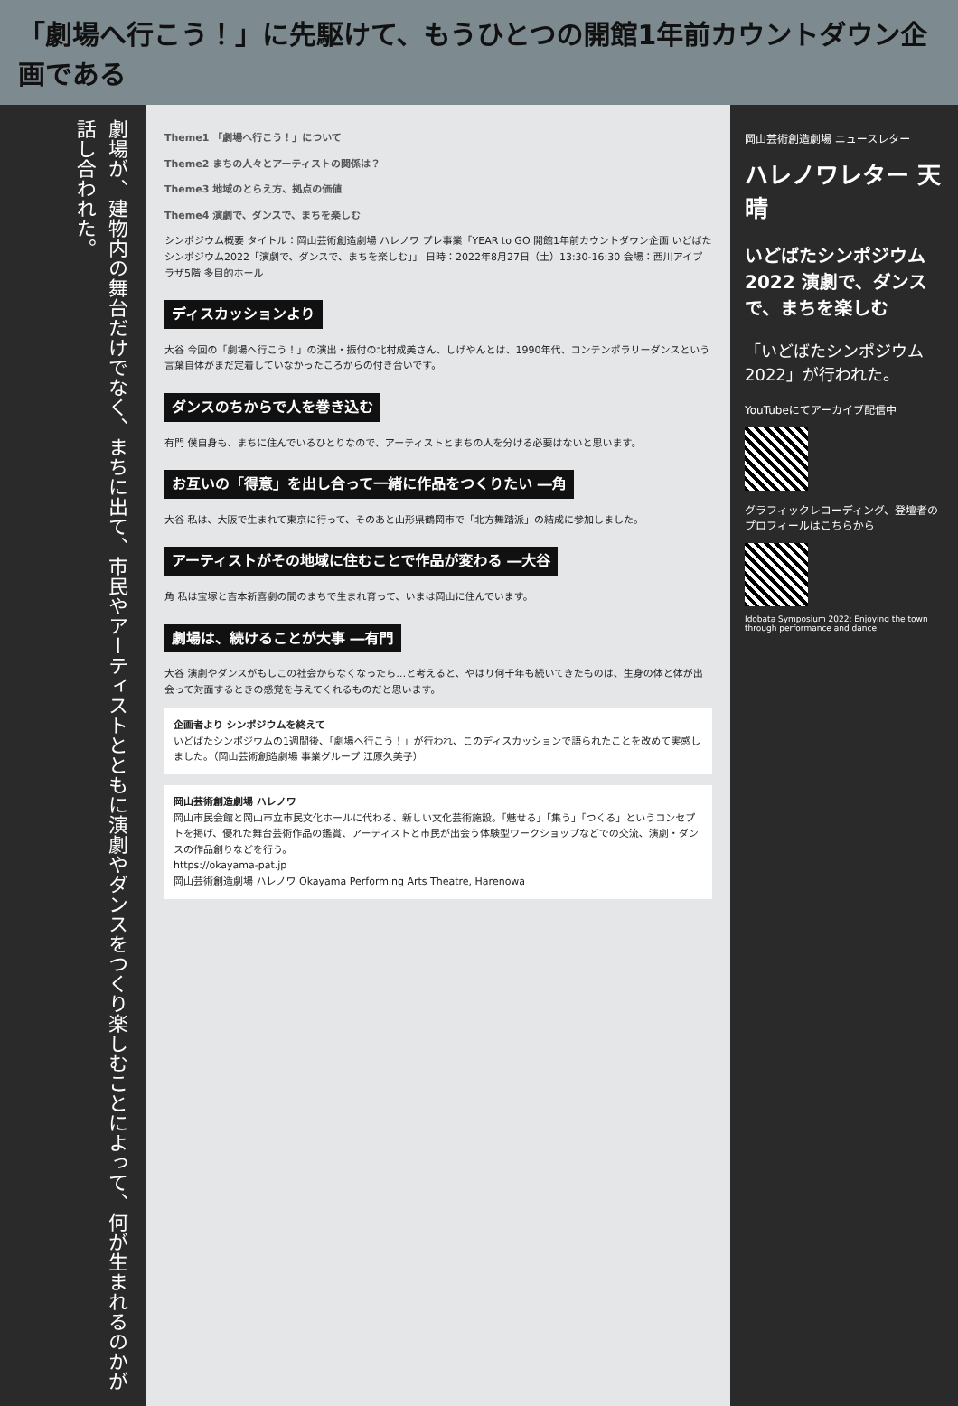「劇場へ行こう！」に先駆けて、もうひとつの開館1年前カウントダウン企画である
劇場が、建物内の舞台だけでなく、まちに出て、市民やアーティストとともに演劇やダンスをつくり楽しむことによって、何が生まれるのかが話し合われた。
Theme1 「劇場へ行こう！」について
Theme2 まちの人々とアーティストの関係は？
Theme3 地域のとらえ方、拠点の価値
Theme4 演劇で、ダンスで、まちを楽しむ
シンポジウム概要 タイトル：岡山芸術創造劇場 ハレノワ プレ事業「YEAR to GO 開館1年前カウントダウン企画 いどばたシンポジウム2022「演劇で、ダンスで、まちを楽しむ」」 日時：2022年8月27日（土）13:30-16:30 会場：西川アイプラザ5階 多目的ホール
ディスカッションより
大谷 今回の「劇場へ行こう！」の演出・振付の北村成美さん、しげやんとは、1990年代、コンテンポラリーダンスという言葉自体がまだ定着していなかったころからの付き合いです。
ダンスのちからで人を巻き込む
有門 僕自身も、まちに住んでいるひとりなので、アーティストとまちの人を分ける必要はないと思います。
お互いの「得意」を出し合って一緒に作品をつくりたい ―角
大谷 私は、大阪で生まれて東京に行って、そのあと山形県鶴岡市で「北方舞踏派」の結成に参加しました。
アーティストがその地域に住むことで作品が変わる ―大谷
角 私は宝塚と吉本新喜劇の間のまちで生まれ育って、いまは岡山に住んでいます。
劇場は、続けることが大事 ―有門
大谷 演劇やダンスがもしこの社会からなくなったら…と考えると、やはり何千年も続いてきたものは、生身の体と体が出会って対面するときの感覚を与えてくれるものだと思います。
企画者より シンポジウムを終えて
いどばたシンポジウムの1週間後、「劇場へ行こう！」が行われ、このディスカッションで語られたことを改めて実感しました。（岡山芸術創造劇場 事業グループ 江原久美子）
岡山芸術創造劇場 ハレノワ
岡山市民会館と岡山市立市民文化ホールに代わる、新しい文化芸術施設。「魅せる」「集う」「つくる」というコンセプトを掲げ、優れた舞台芸術作品の鑑賞、アーティストと市民が出会う体験型ワークショップなどでの交流、演劇・ダンスの作品創りなどを行う。
https://okayama-pat.jp
岡山芸術創造劇場 ハレノワ Okayama Performing Arts Theatre, Harenowa
岡山芸術創造劇場 ニュースレター
ハレノワレター 天晴
いどばたシンポジウム2022 演劇で、ダンスで、まちを楽しむ
「いどばたシンポジウム2022」が行われた。
YouTubeにてアーカイブ配信中
グラフィックレコーディング、登壇者のプロフィールはこちらから
Idobata Symposium 2022: Enjoying the town through performance and dance.